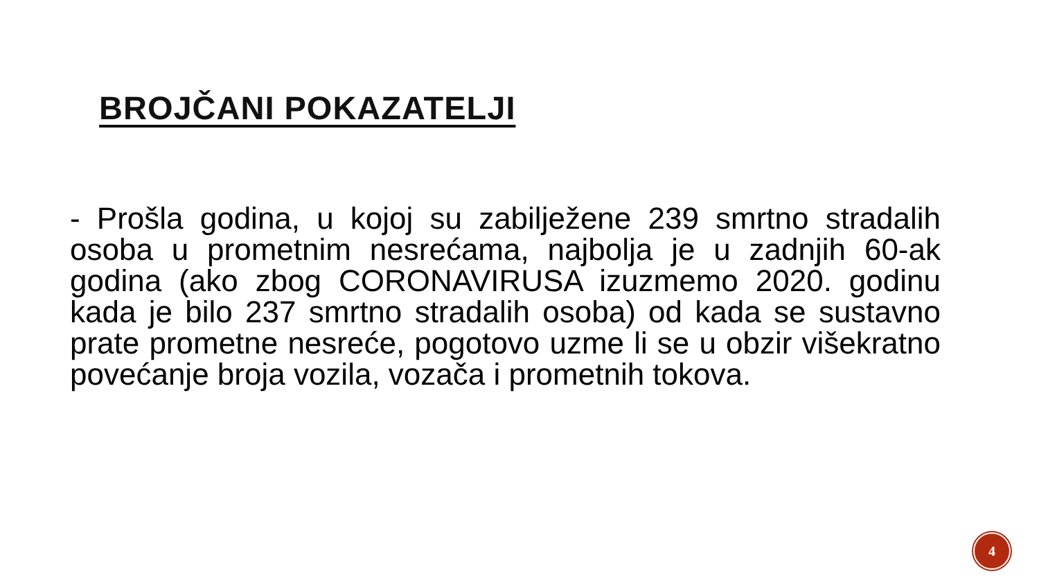BROJČANI POKAZATELJI
- Prošla godina, u kojoj su zabilježene 239 smrtno stradalih osoba u prometnim nesrećama, najbolja je u zadnjih 60-ak godina (ako zbog CORONAVIRUSA izuzmemo 2020. godinu kada je bilo 237 smrtno stradalih osoba) od kada se sustavno prate prometne nesreće, pogotovo uzme li se u obzir višekratno povećanje broja vozila, vozača i prometnih tokova.
4